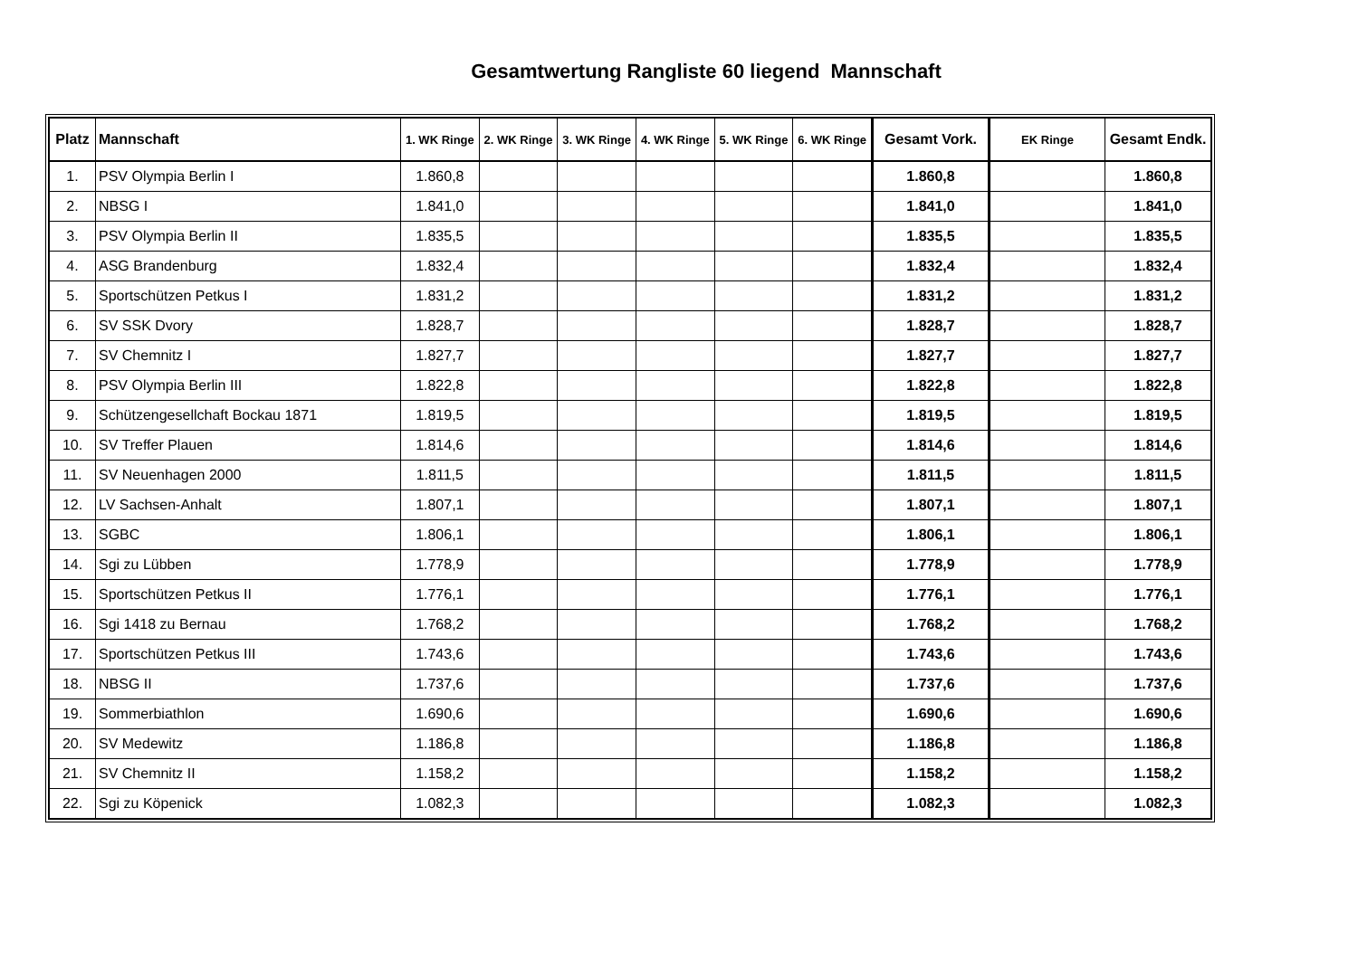Gesamtwertung Rangliste 60 liegend Mannschaft
| Platz | Mannschaft | 1. WK Ringe | 2. WK Ringe | 3. WK Ringe | 4. WK Ringe | 5. WK Ringe | 6. WK Ringe | Gesamt Vork. | EK Ringe | Gesamt Endk. |
| --- | --- | --- | --- | --- | --- | --- | --- | --- | --- | --- |
| 1. | PSV Olympia Berlin I | 1.860,8 | | | | | | 1.860,8 | | 1.860,8 |
| 2. | NBSG I | 1.841,0 | | | | | | 1.841,0 | | 1.841,0 |
| 3. | PSV Olympia Berlin II | 1.835,5 | | | | | | 1.835,5 | | 1.835,5 |
| 4. | ASG Brandenburg | 1.832,4 | | | | | | 1.832,4 | | 1.832,4 |
| 5. | Sportschützen Petkus I | 1.831,2 | | | | | | 1.831,2 | | 1.831,2 |
| 6. | SV SSK Dvory | 1.828,7 | | | | | | 1.828,7 | | 1.828,7 |
| 7. | SV Chemnitz I | 1.827,7 | | | | | | 1.827,7 | | 1.827,7 |
| 8. | PSV Olympia Berlin III | 1.822,8 | | | | | | 1.822,8 | | 1.822,8 |
| 9. | Schützengesellchaft Bockau 1871 | 1.819,5 | | | | | | 1.819,5 | | 1.819,5 |
| 10. | SV Treffer Plauen | 1.814,6 | | | | | | 1.814,6 | | 1.814,6 |
| 11. | SV Neuenhagen 2000 | 1.811,5 | | | | | | 1.811,5 | | 1.811,5 |
| 12. | LV Sachsen-Anhalt | 1.807,1 | | | | | | 1.807,1 | | 1.807,1 |
| 13. | SGBC | 1.806,1 | | | | | | 1.806,1 | | 1.806,1 |
| 14. | Sgi zu Lübben | 1.778,9 | | | | | | 1.778,9 | | 1.778,9 |
| 15. | Sportschützen Petkus II | 1.776,1 | | | | | | 1.776,1 | | 1.776,1 |
| 16. | Sgi 1418 zu Bernau | 1.768,2 | | | | | | 1.768,2 | | 1.768,2 |
| 17. | Sportschützen Petkus III | 1.743,6 | | | | | | 1.743,6 | | 1.743,6 |
| 18. | NBSG II | 1.737,6 | | | | | | 1.737,6 | | 1.737,6 |
| 19. | Sommerbiathlon | 1.690,6 | | | | | | 1.690,6 | | 1.690,6 |
| 20. | SV Medewitz | 1.186,8 | | | | | | 1.186,8 | | 1.186,8 |
| 21. | SV Chemnitz II | 1.158,2 | | | | | | 1.158,2 | | 1.158,2 |
| 22. | Sgi zu Köpenick | 1.082,3 | | | | | | 1.082,3 | | 1.082,3 |